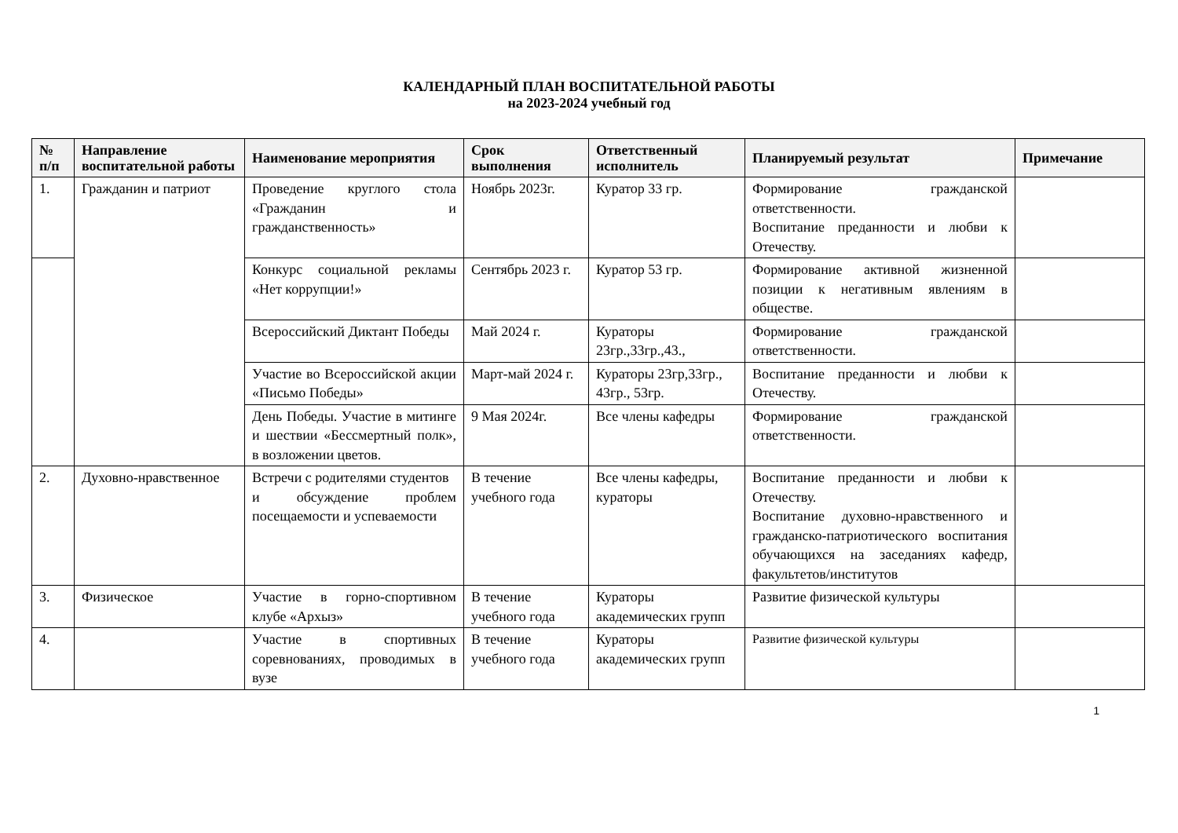КАЛЕНДАРНЫЙ ПЛАН ВОСПИТАТЕЛЬНОЙ РАБОТЫ
на 2023-2024 учебный год
| № п/п | Направление воспитательной работы | Наименование мероприятия | Срок выполнения | Ответственный исполнитель | Планируемый результат | Примечание |
| --- | --- | --- | --- | --- | --- | --- |
| 1. | Гражданин и патриот | Проведение круглого стола «Гражданин и гражданственность» | Ноябрь 2023г. | Куратор 33 гр. | Формирование гражданской ответственности. Воспитание преданности и любви к Отечеству. | |
| | | Конкурс социальной рекламы «Нет коррупции!» | Сентябрь 2023 г. | Куратор 53 гр. | Формирование активной жизненной позиции к негативным явлениям в обществе. | |
| | | Всероссийский Диктант Победы | Май 2024 г. | Кураторы 23гр.,33гр.,43., | Формирование гражданской ответственности. | |
| | | Участие во Всероссийской акции «Письмо Победы» | Март-май 2024 г. | Кураторы 23гр,33гр., 43гр., 53гр. | Воспитание преданности и любви к Отечеству. | |
| | | День Победы. Участие в митинге и шествии «Бессмертный полк», в возложении цветов. | 9 Мая 2024г. | Все члены кафедры | Формирование гражданской ответственности. | |
| 2. | Духовно-нравственное | Встречи с родителями студентов и обсуждение проблем посещаемости и успеваемости | В течение учебного года | Все члены кафедры, кураторы | Воспитание преданности и любви к Отечеству. Воспитание духовно-нравственного и гражданско-патриотического воспитания обучающихся на заседаниях кафедр, факультетов/институтов | |
| 3. | Физическое | Участие в горно-спортивном клубе «Архыз» | В течение учебного года | Кураторы академических групп | Развитие физической культуры | |
| 4. | | Участие в спортивных соревнованиях, проводимых в вузе | В течение учебного года | Кураторы академических групп | Развитие физической культуры | |
1